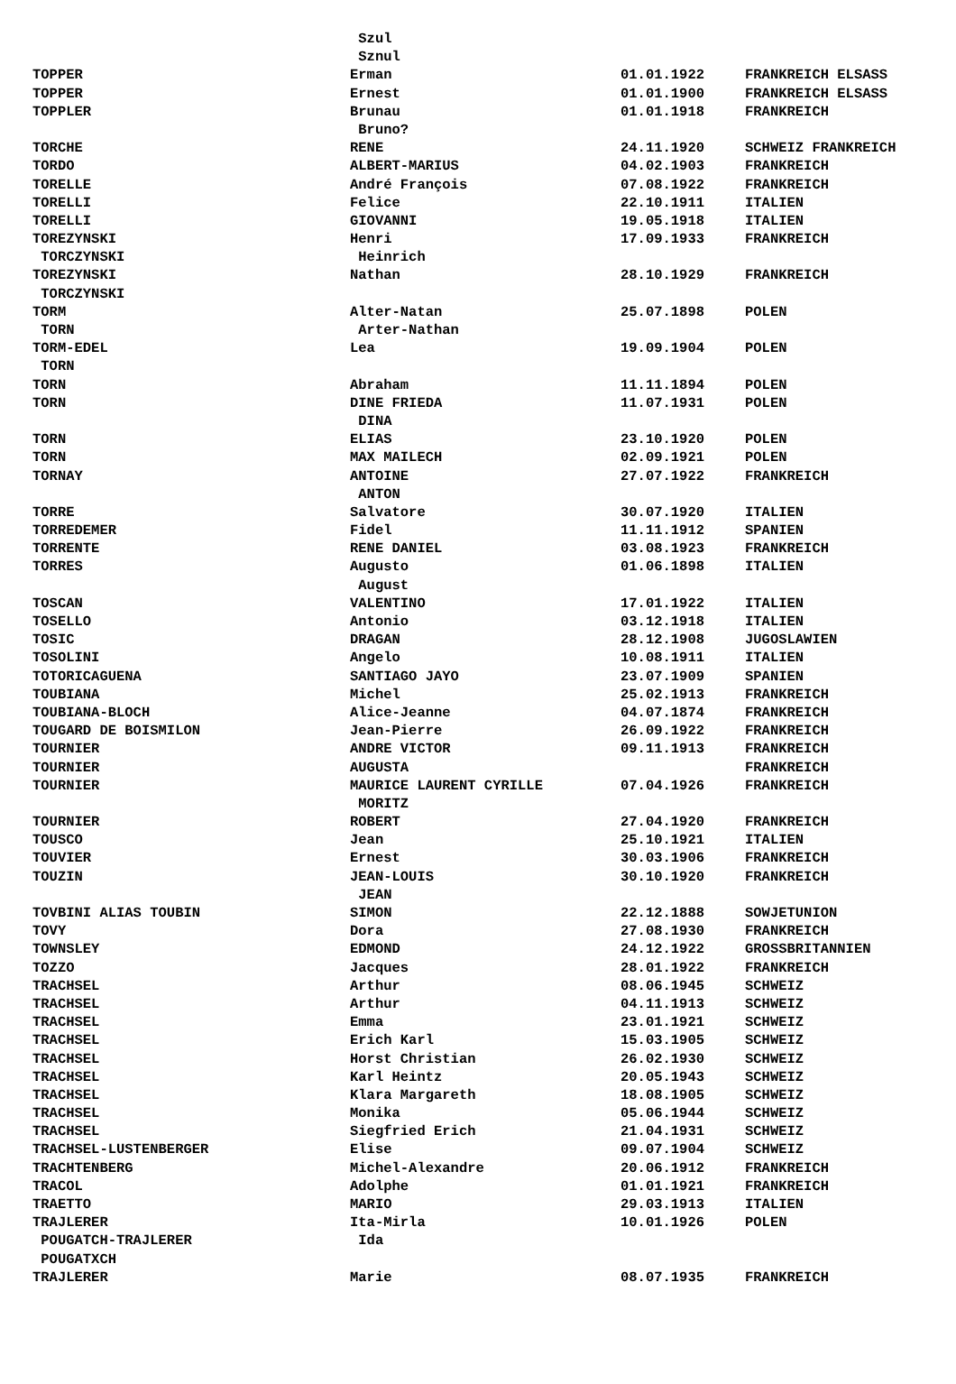| | Szul | | |
| | Sznul | | |
| TOPPER | Erman | 01.01.1922 | FRANKREICH ELSASS |
| TOPPER | Ernest | 01.01.1900 | FRANKREICH ELSASS |
| TOPPLER | Brunau | 01.01.1918 | FRANKREICH |
| | Bruno? | | |
| TORCHE | RENE | 24.11.1920 | SCHWEIZ FRANKREICH |
| TORDO | ALBERT-MARIUS | 04.02.1903 | FRANKREICH |
| TORELLE | André François | 07.08.1922 | FRANKREICH |
| TORELLI | Felice | 22.10.1911 | ITALIEN |
| TORELLI | GIOVANNI | 19.05.1918 | ITALIEN |
| TOREZYNSKI | Henri | 17.09.1933 | FRANKREICH |
| TORCZYNSKI | Heinrich | | |
| TOREZYNSKI | Nathan | 28.10.1929 | FRANKREICH |
| TORCZYNSKI | | | |
| TORM | Alter-Natan | 25.07.1898 | POLEN |
| TORN | Arter-Nathan | | |
| TORM-EDEL | Lea | 19.09.1904 | POLEN |
| TORN | | | |
| TORN | Abraham | 11.11.1894 | POLEN |
| TORN | DINE FRIEDA | 11.07.1931 | POLEN |
| | DINA | | |
| TORN | ELIAS | 23.10.1920 | POLEN |
| TORN | MAX MAILECH | 02.09.1921 | POLEN |
| TORNAY | ANTOINE | 27.07.1922 | FRANKREICH |
| | ANTON | | |
| TORRE | Salvatore | 30.07.1920 | ITALIEN |
| TORREDEMER | Fidel | 11.11.1912 | SPANIEN |
| TORRENTE | RENE DANIEL | 03.08.1923 | FRANKREICH |
| TORRES | Augusto | 01.06.1898 | ITALIEN |
| | August | | |
| TOSCAN | VALENTINO | 17.01.1922 | ITALIEN |
| TOSELLO | Antonio | 03.12.1918 | ITALIEN |
| TOSIC | DRAGAN | 28.12.1908 | JUGOSLAWIEN |
| TOSOLINI | Angelo | 10.08.1911 | ITALIEN |
| TOTORICAGUENA | SANTIAGO JAYO | 23.07.1909 | SPANIEN |
| TOUBIANA | Michel | 25.02.1913 | FRANKREICH |
| TOUBIANA-BLOCH | Alice-Jeanne | 04.07.1874 | FRANKREICH |
| TOUGARD DE BOISMILON | Jean-Pierre | 26.09.1922 | FRANKREICH |
| TOURNIER | ANDRE VICTOR | 09.11.1913 | FRANKREICH |
| TOURNIER | AUGUSTA | | FRANKREICH |
| TOURNIER | MAURICE LAURENT CYRILLE | 07.04.1926 | FRANKREICH |
| | MORITZ | | |
| TOURNIER | ROBERT | 27.04.1920 | FRANKREICH |
| TOUSCO | Jean | 25.10.1921 | ITALIEN |
| TOUVIER | Ernest | 30.03.1906 | FRANKREICH |
| TOUZIN | JEAN-LOUIS | 30.10.1920 | FRANKREICH |
| | JEAN | | |
| TOVBINI ALIAS TOUBIN | SIMON | 22.12.1888 | SOWJETUNION |
| TOVY | Dora | 27.08.1930 | FRANKREICH |
| TOWNSLEY | EDMOND | 24.12.1922 | GROSSBRITANNIEN |
| TOZZO | Jacques | 28.01.1922 | FRANKREICH |
| TRACHSEL | Arthur | 08.06.1945 | SCHWEIZ |
| TRACHSEL | Arthur | 04.11.1913 | SCHWEIZ |
| TRACHSEL | Emma | 23.01.1921 | SCHWEIZ |
| TRACHSEL | Erich Karl | 15.03.1905 | SCHWEIZ |
| TRACHSEL | Horst Christian | 26.02.1930 | SCHWEIZ |
| TRACHSEL | Karl Heintz | 20.05.1943 | SCHWEIZ |
| TRACHSEL | Klara Margareth | 18.08.1905 | SCHWEIZ |
| TRACHSEL | Monika | 05.06.1944 | SCHWEIZ |
| TRACHSEL | Siegfried Erich | 21.04.1931 | SCHWEIZ |
| TRACHSEL-LUSTENBERGER | Elise | 09.07.1904 | SCHWEIZ |
| TRACHTENBERG | Michel-Alexandre | 20.06.1912 | FRANKREICH |
| TRACOL | Adolphe | 01.01.1921 | FRANKREICH |
| TRAETTO | MARIO | 29.03.1913 | ITALIEN |
| TRAJLERER | Ita-Mirla | 10.01.1926 | POLEN |
| POUGATCH-TRAJLERER | Ida | | |
| POUGATXCH | | | |
| TRAJLERER | Marie | 08.07.1935 | FRANKREICH |